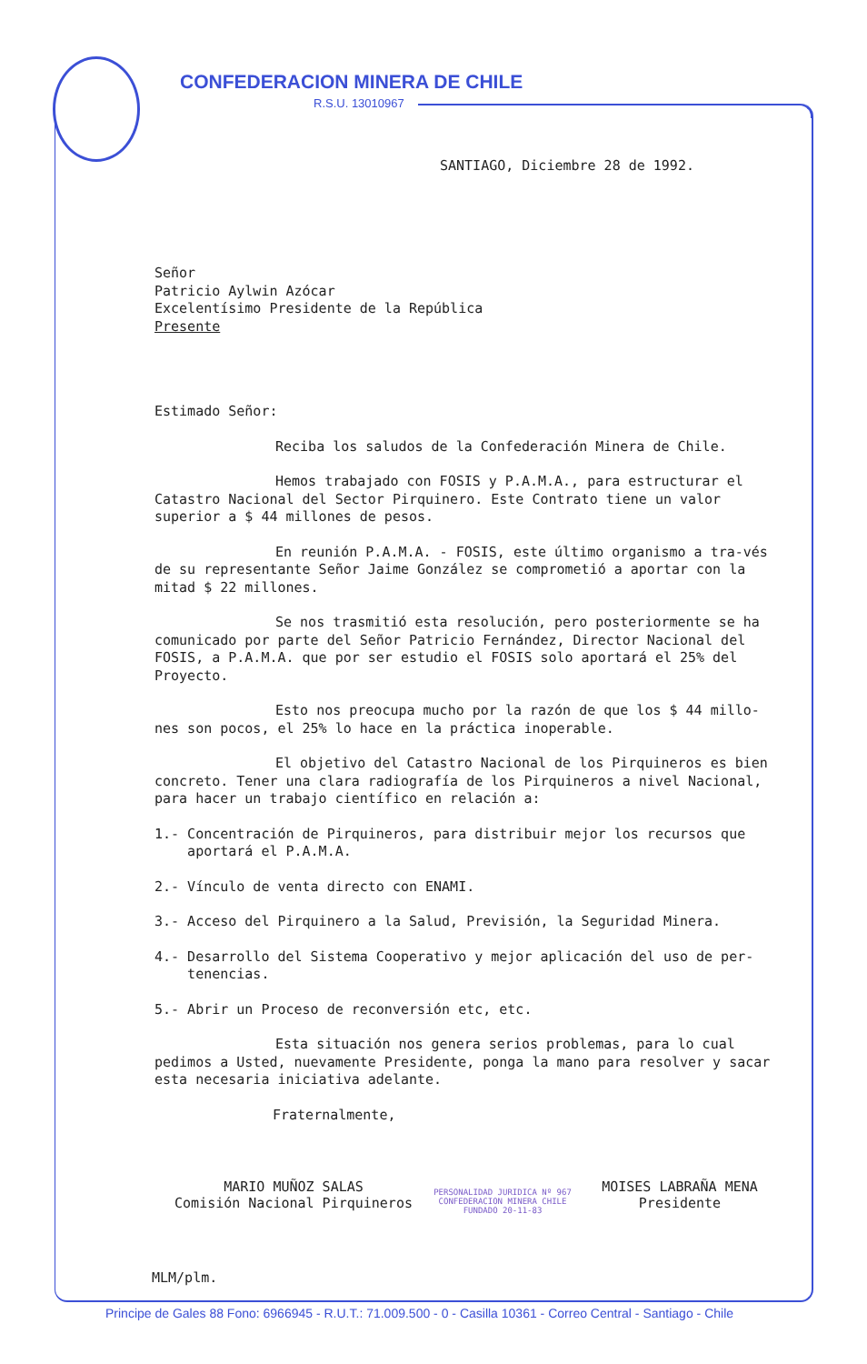CONFEDERACION MINERA DE CHILE
R.S.U. 13010967
SANTIAGO, Diciembre 28 de 1992.
Señor
Patricio Aylwin Azócar
Excelentísimo Presidente de la República
Presente
Estimado Señor:
Reciba los saludos de la Confederación Minera de Chile.
Hemos trabajado con FOSIS y P.A.M.A., para estructurar el Catastro Nacional del Sector Pirquinero. Este Contrato tiene un valor superior a $ 44 millones de pesos.
En reunión P.A.M.A. - FOSIS, este último organismo a tra-vés de su representante Señor Jaime González se comprometió a aportar con la mitad $ 22 millones.
Se nos trasmitió esta resolución, pero posteriormente se ha comunicado por parte del Señor Patricio Fernández, Director Nacional del FOSIS, a P.A.M.A. que por ser estudio el FOSIS solo aportará el 25% del Proyecto.
Esto nos preocupa mucho por la razón de que los $ 44 millo-nes son pocos, el 25% lo hace en la práctica inoperable.
El objetivo del Catastro Nacional de los Pirquineros es bien concreto. Tener una clara radiografía de los Pirquineros a nivel Nacional, para hacer un trabajo científico en relación a:
1.- Concentración de Pirquineros, para distribuir mejor los recursos que
aportará el P.A.M.A.
2.- Vínculo de venta directo con ENAMI.
3.- Acceso del Pirquinero a la Salud, Previsión, la Seguridad Minera.
4.- Desarrollo del Sistema Cooperativo y mejor aplicación del uso de per-
tenencias.
5.- Abrir un Proceso de reconversión etc, etc.
Esta situación nos genera serios problemas, para lo cual pedimos a Usted, nuevamente Presidente, ponga la mano para resolver y sacar esta necesaria iniciativa adelante.
Fraternalmente,
MARIO MUÑOZ SALAS
Comisión Nacional Pirquineros
PERSONALIDAD JURIDICA Nº 967 CONFEDERACION MINERA CHILE FUNDADO 20-11-83
MOISES LABRAÑA MENA
Presidente
MLM/plm.
Principe de Gales 88 Fono: 6966945 - R.U.T.: 71.009.500 - 0 - Casilla 10361 - Correo Central - Santiago - Chile